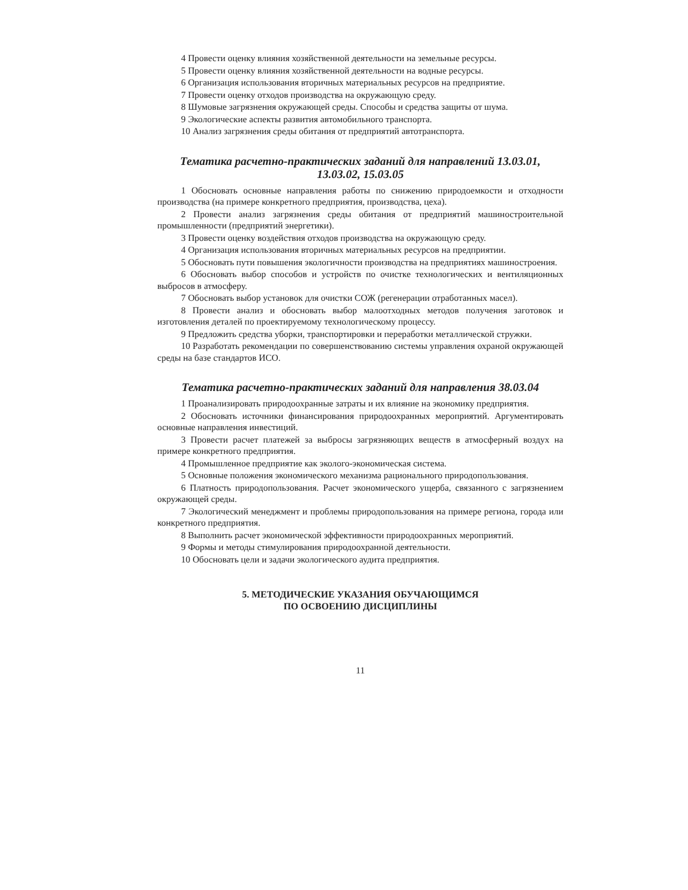4 Провести оценку влияния хозяйственной деятельности на земельные ресурсы.
5 Провести оценку влияния хозяйственной деятельности на водные ресурсы.
6 Организация использования вторичных материальных ресурсов на предприятие.
7 Провести оценку отходов производства на окружающую среду.
8 Шумовые загрязнения окружающей среды. Способы и средства защиты от шума.
9 Экологические аспекты развития автомобильного транспорта.
10 Анализ загрязнения среды обитания от предприятий автотранспорта.
Тематика расчетно-практических заданий для направлений 13.03.01,
13.03.02, 15.03.05
1 Обосновать основные направления работы по снижению природоемкости и отходности производства (на примере конкретного предприятия, производства, цеха).
2 Провести анализ загрязнения среды обитания от предприятий машиностроительной промышленности (предприятий энергетики).
3 Провести оценку воздействия отходов производства на окружающую среду.
4 Организация использования вторичных материальных ресурсов на предприятии.
5 Обосновать пути повышения экологичности производства на предприятиях машиностроения.
6 Обосновать выбор способов и устройств по очистке технологических и вентиляционных выбросов в атмосферу.
7 Обосновать выбор установок для очистки СОЖ (регенерации отработанных масел).
8 Провести анализ и обосновать выбор малоотходных методов получения заготовок и изготовления деталей по проектируемому технологическому процессу.
9 Предложить средства уборки, транспортировки и переработки металлической стружки.
10 Разработать рекомендации по совершенствованию системы управления охраной окружающей среды на базе стандартов ИСО.
Тематика расчетно-практических заданий для направления 38.03.04
1 Проанализировать природоохранные затраты и их влияние на экономику предприятия.
2 Обосновать источники финансирования природоохранных мероприятий. Аргументировать основные направления инвестиций.
3 Провести расчет платежей за выбросы загрязняющих веществ в атмосферный воздух на примере конкретного предприятия.
4 Промышленное предприятие как эколого-экономическая система.
5 Основные положения экономического механизма рационального природопользования.
6 Платность природопользования. Расчет экономического ущерба, связанного с загрязнением окружающей среды.
7 Экологический менеджмент и проблемы природопользования на примере региона, города или конкретного предприятия.
8 Выполнить расчет экономической эффективности природоохранных мероприятий.
9 Формы и методы стимулирования природоохранной деятельности.
10 Обосновать цели и задачи экологического аудита предприятия.
5. МЕТОДИЧЕСКИЕ УКАЗАНИЯ ОБУЧАЮЩИМСЯ
ПО ОСВОЕНИЮ ДИСЦИПЛИНЫ
11